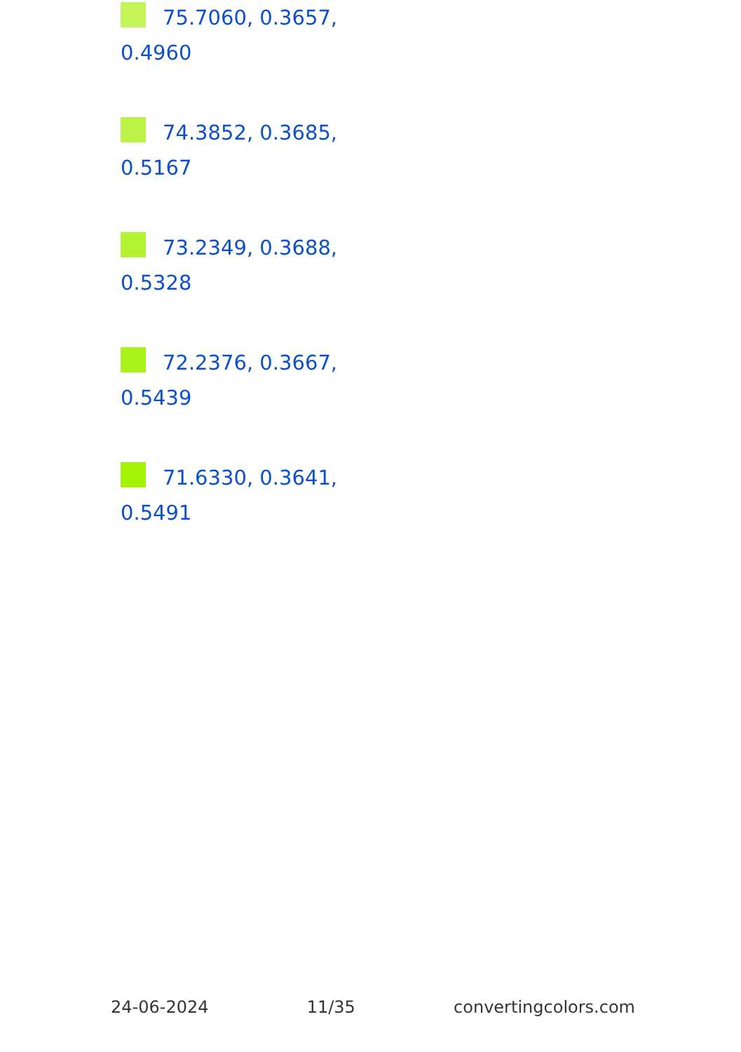75.7060, 0.3657, 0.4960
74.3852, 0.3685, 0.5167
73.2349, 0.3688, 0.5328
72.2376, 0.3667, 0.5439
71.6330, 0.3641, 0.5491
24-06-2024 11/35 convertingcolors.com